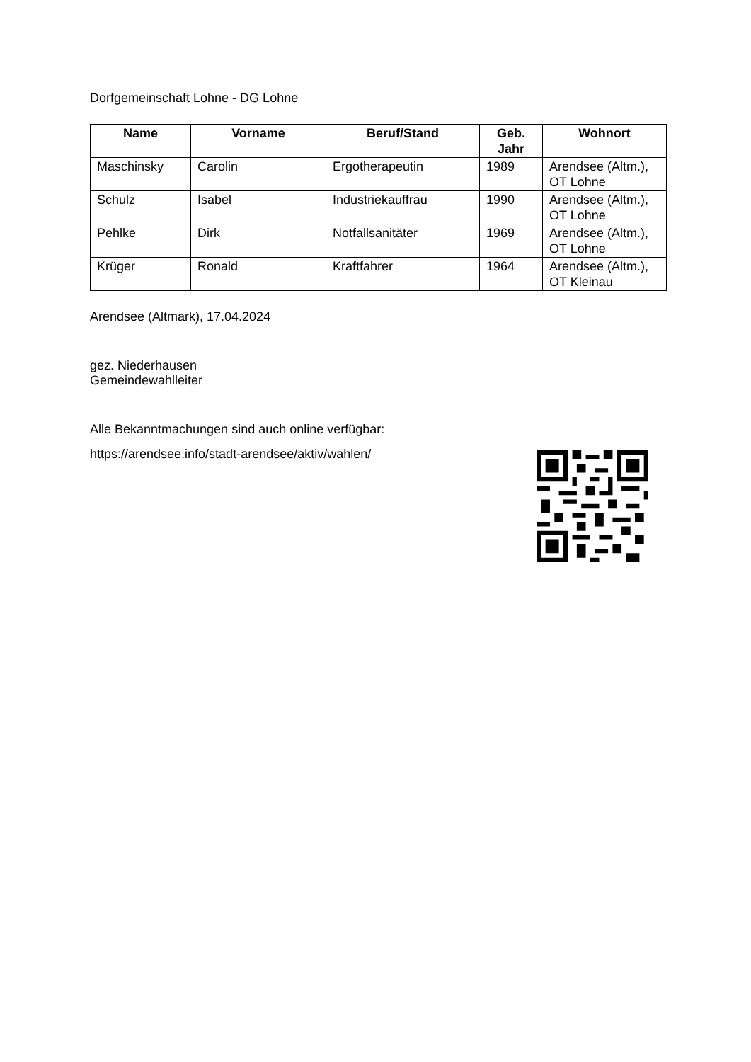Dorfgemeinschaft Lohne - DG Lohne
| Name | Vorname | Beruf/Stand | Geb. Jahr | Wohnort |
| --- | --- | --- | --- | --- |
| Maschinsky | Carolin | Ergotherapeutin | 1989 | Arendsee (Altm.), OT Lohne |
| Schulz | Isabel | Industriekauffrau | 1990 | Arendsee (Altm.), OT Lohne |
| Pehlke | Dirk | Notfallsanitäter | 1969 | Arendsee (Altm.), OT Lohne |
| Krüger | Ronald | Kraftfahrer | 1964 | Arendsee (Altm.), OT Kleinau |
Arendsee (Altmark), 17.04.2024
gez. Niederhausen
Gemeindewahlleiter
Alle Bekanntmachungen sind auch online verfügbar:
https://arendsee.info/stadt-arendsee/aktiv/wahlen/